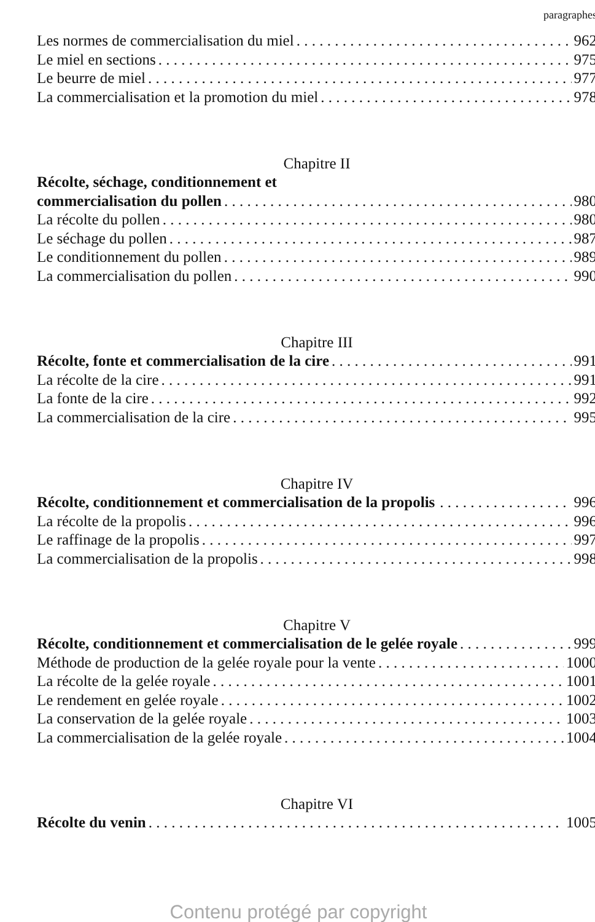paragraphes
Les normes de commercialisation du miel 962
Le miel en sections 975
Le beurre de miel 977
La commercialisation et la promotion du miel 978
Chapitre II
Récolte, séchage, conditionnement et
commercialisation du pollen 980
La récolte du pollen 980
Le séchage du pollen 987
Le conditionnement du pollen 989
La commercialisation du pollen 990
Chapitre III
Récolte, fonte et commercialisation de la cire 991
La récolte de la cire 991
La fonte de la cire 992
La commercialisation de la cire 995
Chapitre IV
Récolte, conditionnement et commercialisation de la propolis 996
La récolte de la propolis 996
Le raffinage de la propolis 997
La commercialisation de la propolis 998
Chapitre V
Récolte, conditionnement et commercialisation de le gelée royale 999
Méthode de production de la gelée royale pour la vente 1000
La récolte de la gelée royale 1001
Le rendement en gelée royale 1002
La conservation de la gelée royale 1003
La commercialisation de la gelée royale 1004
Chapitre VI
Récolte du venin 1005
Contenu protégé par copyright